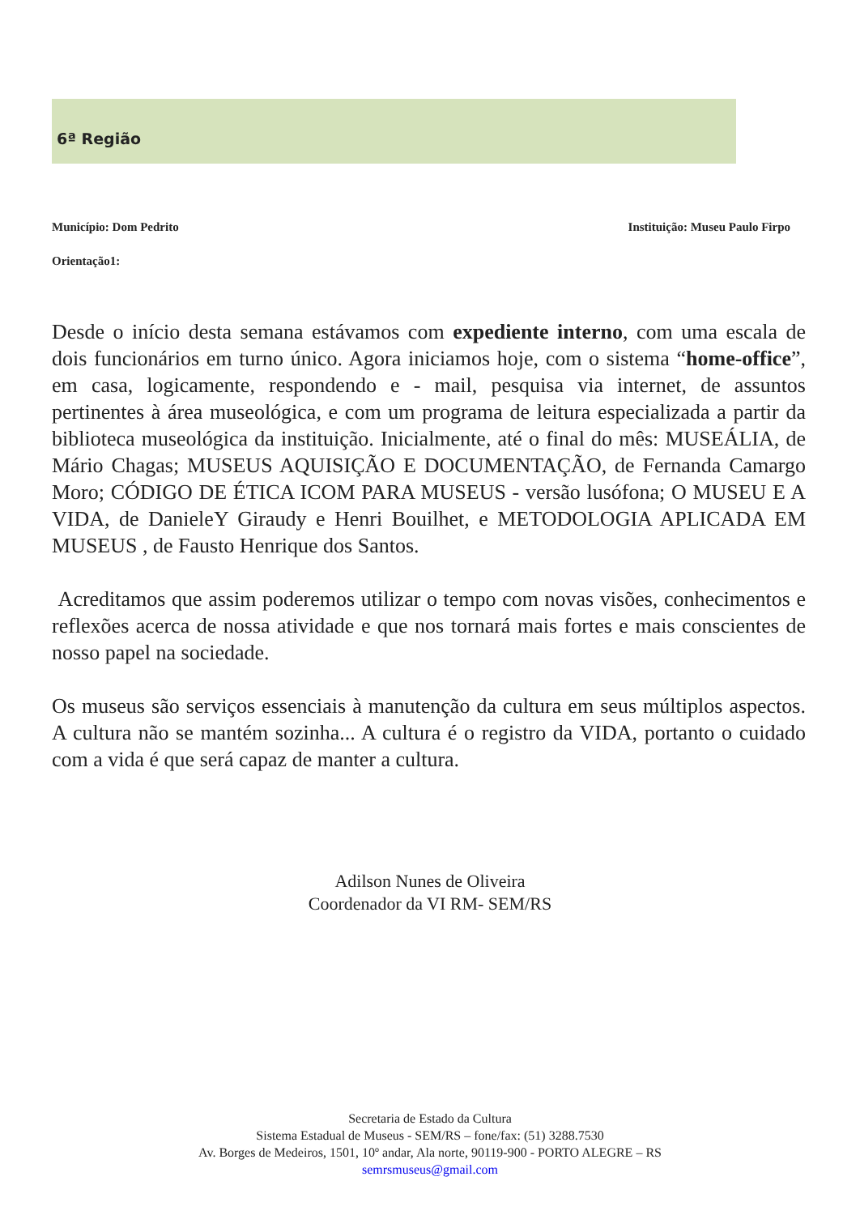6ª Região
Município: Dom Pedrito Instituição: Museu Paulo Firpo
Orientação1:
Desde o início desta semana estávamos com expediente interno, com uma escala de dois funcionários em turno único. Agora iniciamos hoje, com o sistema “home-office”, em casa, logicamente, respondendo e - mail, pesquisa via internet, de assuntos pertinentes à área museológica, e com um programa de leitura especializada a partir da biblioteca museológica da instituição. Inicialmente, até o final do mês: MUSEÁLIA, de Mário Chagas; MUSEUS AQUISIÇÃO E DOCUMENTAÇÃO, de Fernanda Camargo Moro; CÓDIGO DE ÉTICA ICOM PARA MUSEUS - versão lusófona; O MUSEU E A VIDA, de DanieleY Giraudy e Henri Bouilhet, e METODOLOGIA APLICADA EM MUSEUS , de Fausto Henrique dos Santos.
Acreditamos que assim poderemos utilizar o tempo com novas visões, conhecimentos e reflexões acerca de nossa atividade e que nos tornará mais fortes e mais conscientes de nosso papel na sociedade.
Os museus são serviços essenciais à manutenção da cultura em seus múltiplos aspectos. A cultura não se mantém sozinha... A cultura é o registro da VIDA, portanto o cuidado com a vida é que será capaz de manter a cultura.
Adilson Nunes de Oliveira
Coordenador da VI RM- SEM/RS
Secretaria de Estado da Cultura
Sistema Estadual de Museus - SEM/RS – fone/fax: (51) 3288.7530
Av. Borges de Medeiros, 1501, 10º andar, Ala norte, 90119-900 - PORTO ALEGRE – RS
semrsmuseus@gmail.com